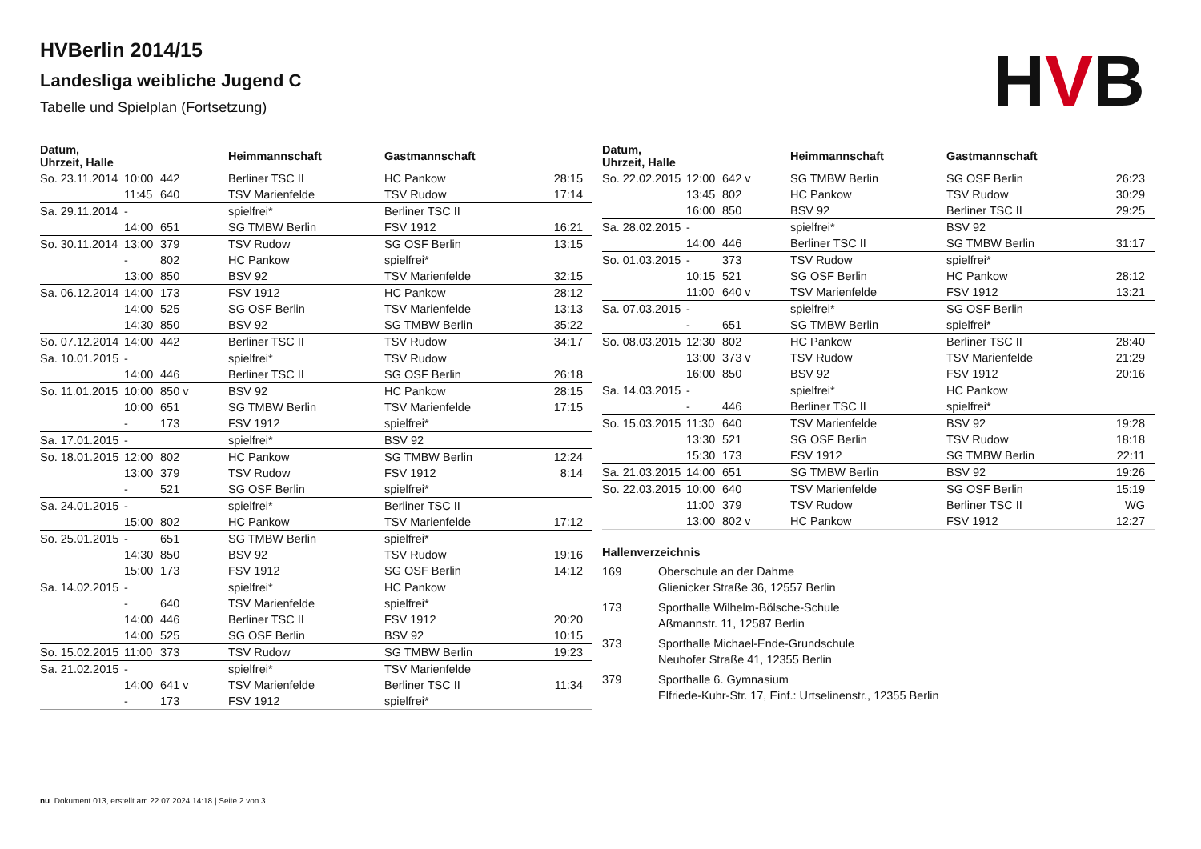HVBerlin 2014/15
Landesliga weibliche Jugend C
Tabelle und Spielplan (Fortsetzung)
HVB
| Datum, Uhrzeit, Halle | | | Heimmannschaft | Gastmannschaft | |
| --- | --- | --- | --- | --- | --- |
| So. 23.11.2014 | 10:00 | 442 | Berliner TSC II | HC Pankow | 28:15 |
| | 11:45 | 640 | TSV Marienfelde | TSV Rudow | 17:14 |
| Sa. 29.11.2014 | - | | spielfrei* | Berliner TSC II | |
| | 14:00 | 651 | SG TMBW Berlin | FSV 1912 | 16:21 |
| So. 30.11.2014 | 13:00 | 379 | TSV Rudow | SG OSF Berlin | 13:15 |
| | - | 802 | HC Pankow | spielfrei* | |
| | 13:00 | 850 | BSV 92 | TSV Marienfelde | 32:15 |
| Sa. 06.12.2014 | 14:00 | 173 | FSV 1912 | HC Pankow | 28:12 |
| | 14:00 | 525 | SG OSF Berlin | TSV Marienfelde | 13:13 |
| | 14:30 | 850 | BSV 92 | SG TMBW Berlin | 35:22 |
| So. 07.12.2014 | 14:00 | 442 | Berliner TSC II | TSV Rudow | 34:17 |
| Sa. 10.01.2015 | - | | spielfrei* | TSV Rudow | |
| | 14:00 | 446 | Berliner TSC II | SG OSF Berlin | 26:18 |
| So. 11.01.2015 | 10:00 | 850 v | BSV 92 | HC Pankow | 28:15 |
| | 10:00 | 651 | SG TMBW Berlin | TSV Marienfelde | 17:15 |
| | - | 173 | FSV 1912 | spielfrei* | |
| Sa. 17.01.2015 | - | | spielfrei* | BSV 92 | |
| So. 18.01.2015 | 12:00 | 802 | HC Pankow | SG TMBW Berlin | 12:24 |
| | 13:00 | 379 | TSV Rudow | FSV 1912 | 8:14 |
| | - | 521 | SG OSF Berlin | spielfrei* | |
| Sa. 24.01.2015 | - | | spielfrei* | Berliner TSC II | |
| | 15:00 | 802 | HC Pankow | TSV Marienfelde | 17:12 |
| So. 25.01.2015 | - | 651 | SG TMBW Berlin | spielfrei* | |
| | 14:30 | 850 | BSV 92 | TSV Rudow | 19:16 |
| | 15:00 | 173 | FSV 1912 | SG OSF Berlin | 14:12 |
| Sa. 14.02.2015 | - | | spielfrei* | HC Pankow | |
| | - | 640 | TSV Marienfelde | spielfrei* | |
| | 14:00 | 446 | Berliner TSC II | FSV 1912 | 20:20 |
| | 14:00 | 525 | SG OSF Berlin | BSV 92 | 10:15 |
| So. 15.02.2015 | 11:00 | 373 | TSV Rudow | SG TMBW Berlin | 19:23 |
| Sa. 21.02.2015 | - | | spielfrei* | TSV Marienfelde | |
| | 14:00 | 641 v | TSV Marienfelde | Berliner TSC II | 11:34 |
| | - | 173 | FSV 1912 | spielfrei* | |
| Datum, Uhrzeit, Halle | | | Heimmannschaft | Gastmannschaft | |
| --- | --- | --- | --- | --- | --- |
| So. 22.02.2015 | 12:00 | 642 v | SG TMBW Berlin | SG OSF Berlin | 26:23 |
| | 13:45 | 802 | HC Pankow | TSV Rudow | 30:29 |
| | 16:00 | 850 | BSV 92 | Berliner TSC II | 29:25 |
| Sa. 28.02.2015 | - | | spielfrei* | BSV 92 | |
| | 14:00 | 446 | Berliner TSC II | SG TMBW Berlin | 31:17 |
| So. 01.03.2015 | - | 373 | TSV Rudow | spielfrei* | |
| | 10:15 | 521 | SG OSF Berlin | HC Pankow | 28:12 |
| | 11:00 | 640 v | TSV Marienfelde | FSV 1912 | 13:21 |
| Sa. 07.03.2015 | - | | spielfrei* | SG OSF Berlin | |
| | - | 651 | SG TMBW Berlin | spielfrei* | |
| So. 08.03.2015 | 12:30 | 802 | HC Pankow | Berliner TSC II | 28:40 |
| | 13:00 | 373 v | TSV Rudow | TSV Marienfelde | 21:29 |
| | 16:00 | 850 | BSV 92 | FSV 1912 | 20:16 |
| Sa. 14.03.2015 | - | | spielfrei* | HC Pankow | |
| | - | 446 | Berliner TSC II | spielfrei* | |
| So. 15.03.2015 | 11:30 | 640 | TSV Marienfelde | BSV 92 | 19:28 |
| | 13:30 | 521 | SG OSF Berlin | TSV Rudow | 18:18 |
| | 15:30 | 173 | FSV 1912 | SG TMBW Berlin | 22:11 |
| Sa. 21.03.2015 | 14:00 | 651 | SG TMBW Berlin | BSV 92 | 19:26 |
| So. 22.03.2015 | 10:00 | 640 | TSV Marienfelde | SG OSF Berlin | 15:19 |
| | 11:00 | 379 | TSV Rudow | Berliner TSC II | WG |
| | 13:00 | 802 v | HC Pankow | FSV 1912 | 12:27 |
Hallenverzeichnis
| 169 | Oberschule an der Dahme |
| | Glienicker Straße 36, 12557 Berlin |
| 173 | Sporthalle Wilhelm-Bölsche-Schule |
| | Aßmannstr. 11, 12587 Berlin |
| 373 | Sporthalle Michael-Ende-Grundschule |
| | Neuhofer Straße 41, 12355 Berlin |
| 379 | Sporthalle 6. Gymnasium |
| | Elfriede-Kuhr-Str. 17, Einf.: Urtselinenstr., 12355 Berlin |
nu .Dokument 013, erstellt am 22.07.2024 14:18 | Seite 2 von 3